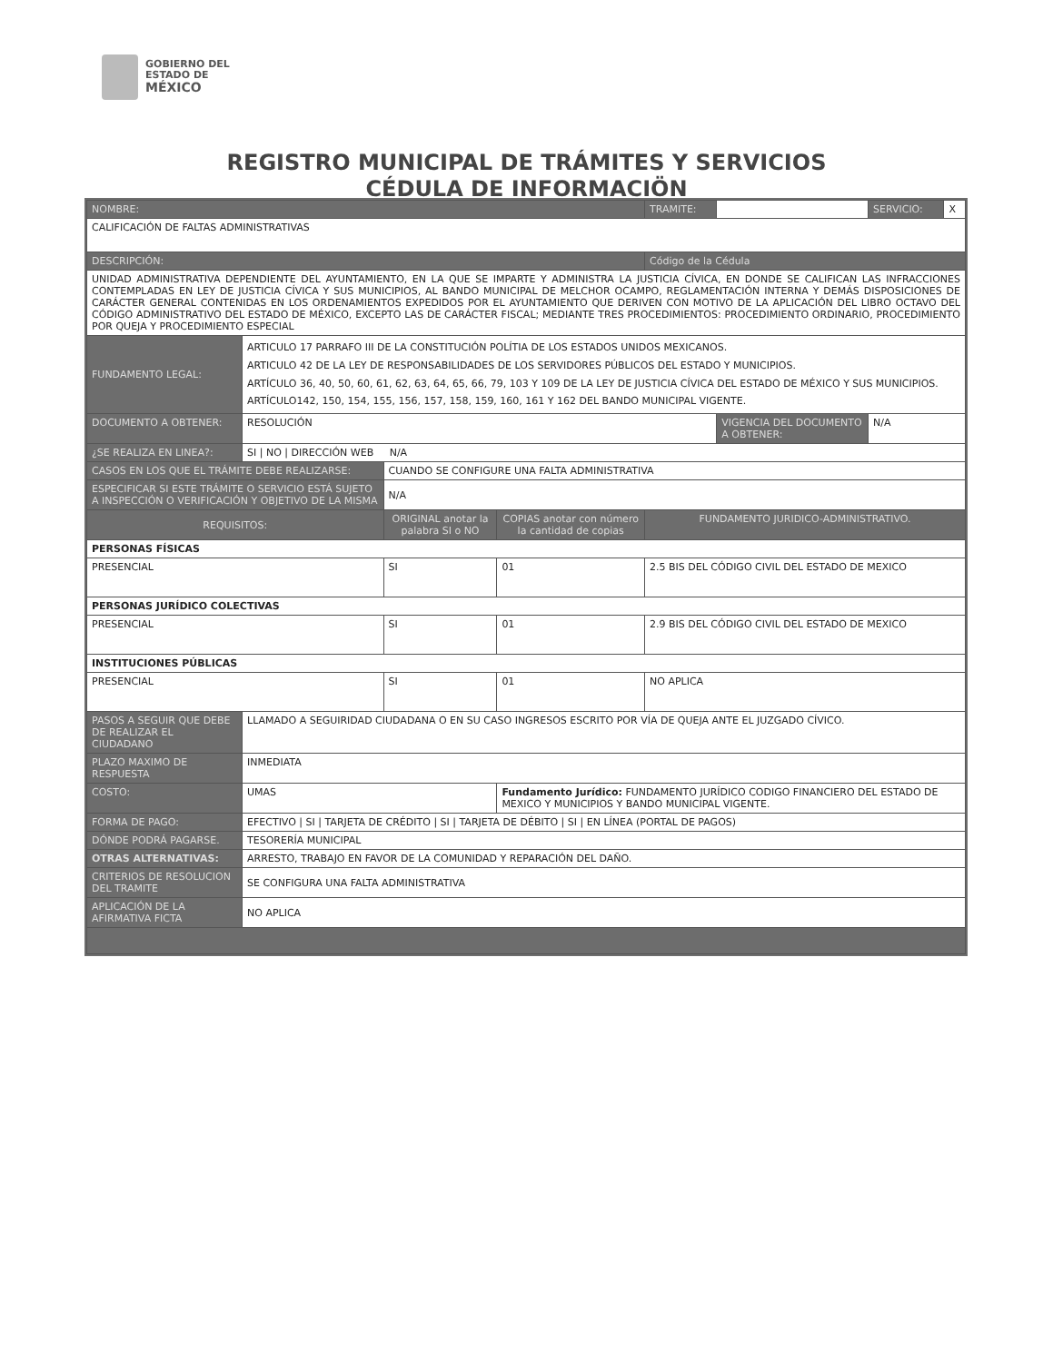GOBIERNO DEL
ESTADO DE
MÉXICO
REGISTRO MUNICIPAL DE TRÁMITES Y SERVICIOS
CÉDULA DE INFORMACIÖN
| NOMBRE: | | | | TRAMITE: | | SERVICIO: | X |
| CALIFICACIÓN DE FALTAS ADMINISTRATIVAS | | | | | | | |
| DESCRIPCIÓN: | | | | Código de la Cédula | | | |
| UNIDAD ADMINISTRATIVA DEPENDIENTE DEL AYUNTAMIENTO, EN LA QUE SE IMPARTE Y ADMINISTRA LA JUSTICIA CÍVICA, EN DONDE SE CALIFICAN LAS INFRACCIONES CONTEMPLADAS EN LEY DE JUSTICIA CÍVICA Y SUS MUNICIPIOS, AL BANDO MUNICIPAL DE MELCHOR OCAMPO, REGLAMENTACIÓN INTERNA Y DEMÁS DISPOSICIONES DE CARÁCTER GENERAL CONTENIDAS EN LOS ORDENAMIENTOS EXPEDIDOS POR EL AYUNTAMIENTO QUE DERIVEN CON MOTIVO DE LA APLICACIÓN DEL LIBRO OCTAVO DEL CÓDIGO ADMINISTRATIVO DEL ESTADO DE MÉXICO, EXCEPTO LAS DE CARÁCTER FISCAL; MEDIANTE TRES PROCEDIMIENTOS: PROCEDIMIENTO ORDINARIO, PROCEDIMIENTO POR QUEJA Y PROCEDIMIENTO ESPECIAL | | | | | | | |
| FUNDAMENTO LEGAL: | ARTICULO 17 PARRAFO III DE LA CONSTITUCIÓN POLÍTIA DE LOS ESTADOS UNIDOS MEXICANOS. ARTICULO 42 DE LA LEY DE RESPONSABILIDADES DE LOS SERVIDORES PÚBLICOS DEL ESTADO Y MUNICIPIOS. ARTÍCULO 36, 40, 50, 60, 61, 62, 63, 64, 65, 66, 79, 103 Y 109 DE LA LEY DE JUSTICIA CÍVICA DEL ESTADO DE MÉXICO Y SUS MUNICIPIOS. ARTÍCULO142, 150, 154, 155, 156, 157, 158, 159, 160, 161 Y 162 DEL BANDO MUNICIPAL VIGENTE. | | | | | | |
| DOCUMENTO A OBTENER: | RESOLUCIÓN | | | | VIGENCIA DEL DOCUMENTO A OBTENER: | N/A | |
| ¿SE REALIZA EN LINEA?: | SI / NO / DIRECCIÓN WEB N/A | | | | | | |
| CASOS EN LOS QUE EL TRÁMITE DEBE REALIZARSE: | | CUANDO SE CONFIGURE UNA FALTA ADMINISTRATIVA | | | | | |
| ESPECIFICAR SI ESTE TRÁMITE O SERVICIO ESTÁ SUJETO A INSPECCIÓN O VERIFICACIÓN Y OBJETIVO DE LA MISMA | | N/A | | | | | |
| REQUISITOS: | | ORIGINAL anotar la palabra SI o NO | COPIAS anotar con número la cantidad de copias | FUNDAMENTO JURIDICO-ADMINISTRATIVO. | | | |
| PERSONAS FÍSICAS | | | | | | | |
| PRESENCIAL | | SI | 01 | 2.5 BIS DEL CÓDIGO CIVIL DEL ESTADO DE MEXICO | | | |
| PERSONAS JURÍDICO COLECTIVAS | | | | | | | |
| PRESENCIAL | | SI | 01 | 2.9 BIS DEL CÓDIGO CIVIL DEL ESTADO DE MEXICO | | | |
| INSTITUCIONES PÚBLICAS | | | | | | | |
| PRESENCIAL | | SI | 01 | NO APLICA | | | |
| PASOS A SEGUIR QUE DEBE DE REALIZAR EL CIUDADANO | LLAMADO A SEGUIRIDAD CIUDADANA O EN SU CASO INGRESOS ESCRITO POR VÍA DE QUEJA ANTE EL JUZGADO CÍVICO. | | | | | | |
| PLAZO MAXIMO DE RESPUESTA | INMEDIATA | | | | | | |
| COSTO: | UMAS | | Fundamento Jurídico: FUNDAMENTO JURÍDICO CODIGO FINANCIERO DEL ESTADO DE MEXICO Y MUNICIPIOS Y BANDO MUNICIPAL VIGENTE. | | | | |
| FORMA DE PAGO: | EFECTIVO / SI / TARJETA DE CRÉDITO / SI / TARJETA DE DÉBITO / SI / EN LÍNEA (PORTAL DE PAGOS) | | | | | | |
| DÓNDE PODRÁ PAGARSE. | TESORERÍA MUNICIPAL | | | | | | |
| OTRAS ALTERNATIVAS: | ARRESTO, TRABAJO EN FAVOR DE LA COMUNIDAD Y REPARACIÓN DEL DAÑO. | | | | | | |
| CRITERIOS DE RESOLUCION DEL TRAMITE | SE CONFIGURA UNA FALTA ADMINISTRATIVA | | | | | | |
| APLICACIÓN DE LA AFIRMATIVA FICTA | NO APLICA | | | | | | |